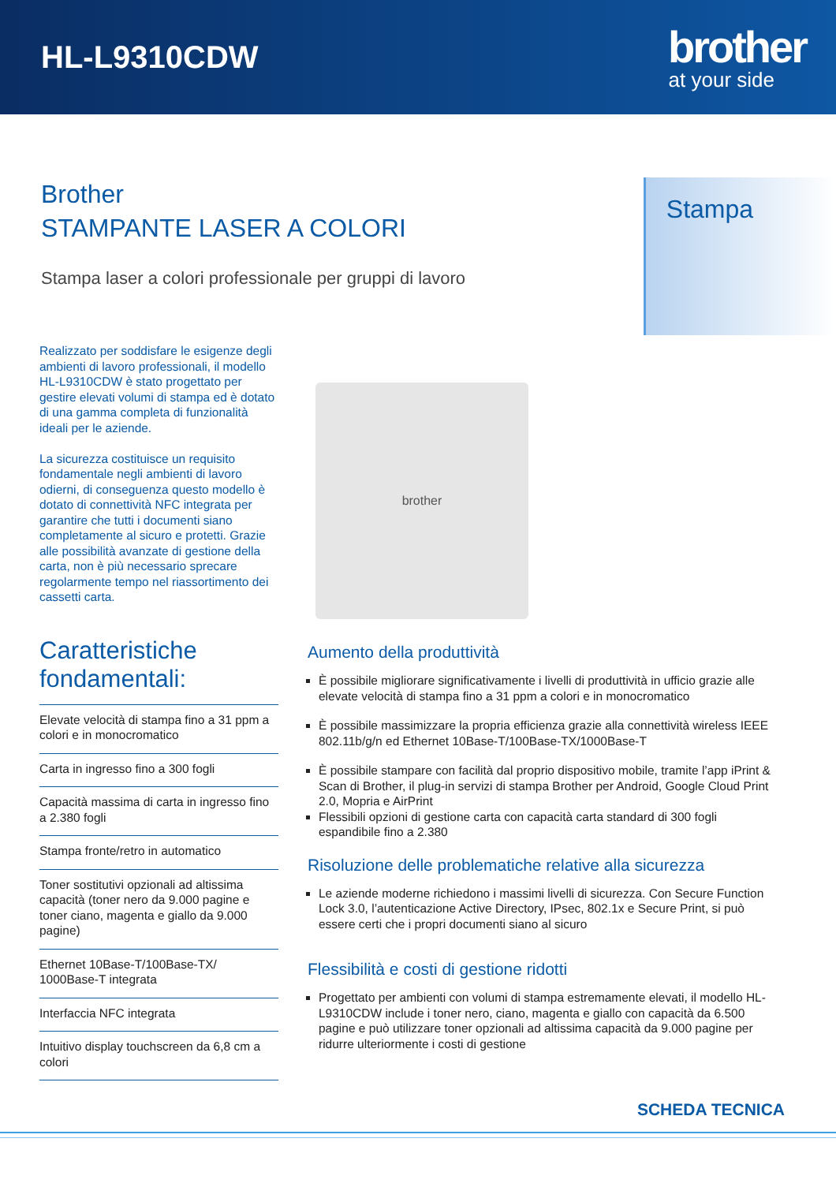HL-L9310CDW
brother
at your side
Brother
STAMPANTE LASER A COLORI
Stampa laser a colori professionale per gruppi di lavoro
Stampa
Realizzato per soddisfare le esigenze degli ambienti di lavoro professionali, il modello HL-L9310CDW è stato progettato per gestire elevati volumi di stampa ed è dotato di una gamma completa di funzionalità ideali per le aziende.
La sicurezza costituisce un requisito fondamentale negli ambienti di lavoro odierni, di conseguenza questo modello è dotato di connettività NFC integrata per garantire che tutti i documenti siano completamente al sicuro e protetti. Grazie alle possibilità avanzate di gestione della carta, non è più necessario sprecare regolarmente tempo nel riassortimento dei cassetti carta.
Caratteristiche fondamentali:
Elevate velocità di stampa fino a 31 ppm a colori e in monocromatico
Carta in ingresso fino a 300 fogli
Capacità massima di carta in ingresso fino a 2.380 fogli
Stampa fronte/retro in automatico
Toner sostitutivi opzionali ad altissima capacità (toner nero da 9.000 pagine e toner ciano, magenta e giallo da 9.000 pagine)
Ethernet 10Base-T/100Base-TX/ 1000Base-T integrata
Interfaccia NFC integrata
Intuitivo display touchscreen da 6,8 cm a colori
brother
Aumento della produttività
È possibile migliorare significativamente i livelli di produttività in ufficio grazie alle elevate velocità di stampa fino a 31 ppm a colori e in monocromatico
È possibile massimizzare la propria efficienza grazie alla connettività wireless IEEE 802.11b/g/n ed Ethernet 10Base-T/100Base-TX/1000Base-T
È possibile stampare con facilità dal proprio dispositivo mobile, tramite l’app iPrint & Scan di Brother, il plug-in servizi di stampa Brother per Android, Google Cloud Print 2.0, Mopria e AirPrint
Flessibili opzioni di gestione carta con capacità carta standard di 300 fogli espandibile fino a 2.380
Risoluzione delle problematiche relative alla sicurezza
Le aziende moderne richiedono i massimi livelli di sicurezza. Con Secure Function Lock 3.0, l’autenticazione Active Directory, IPsec, 802.1x e Secure Print, si può essere certi che i propri documenti siano al sicuro
Flessibilità e costi di gestione ridotti
Progettato per ambienti con volumi di stampa estremamente elevati, il modello HL-L9310CDW include i toner nero, ciano, magenta e giallo con capacità da 6.500 pagine e può utilizzare toner opzionali ad altissima capacità da 9.000 pagine per ridurre ulteriormente i costi di gestione
SCHEDA TECNICA